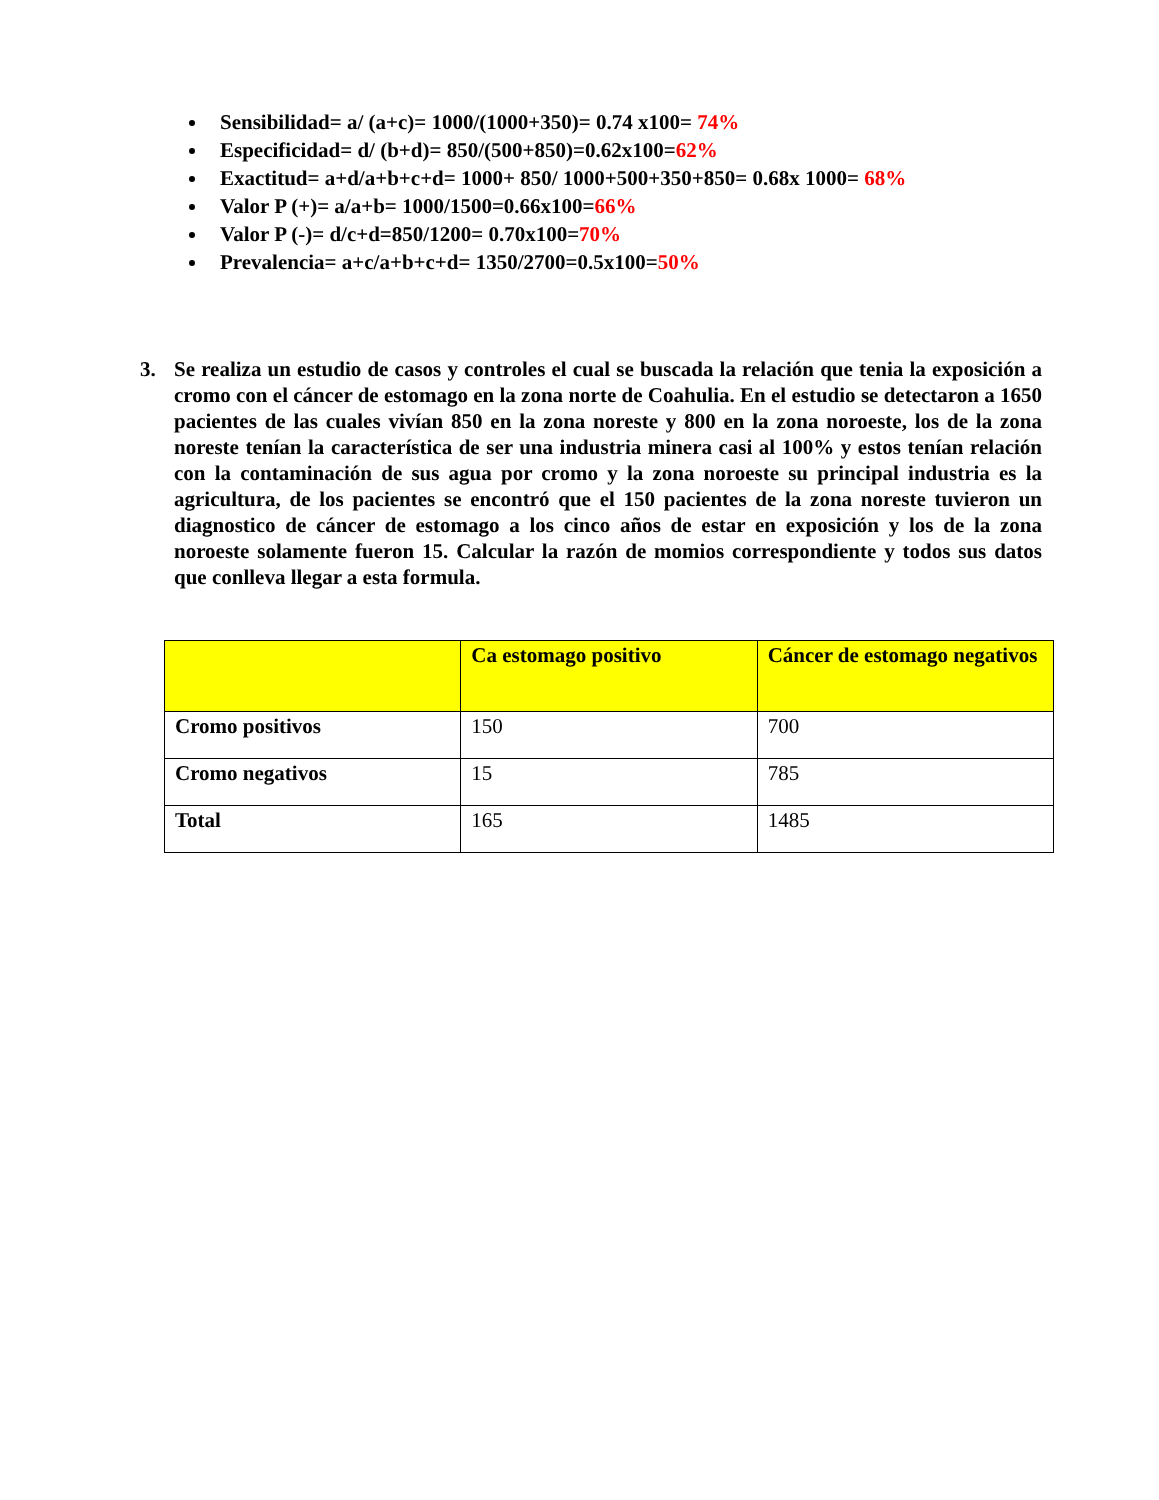Sensibilidad= a/ (a+c)= 1000/(1000+350)= 0.74 x100= 74%
Especificidad= d/ (b+d)= 850/(500+850)=0.62x100=62%
Exactitud= a+d/a+b+c+d= 1000+ 850/ 1000+500+350+850= 0.68x 1000= 68%
Valor P (+)= a/a+b= 1000/1500=0.66x100=66%
Valor P (-)= d/c+d=850/1200= 0.70x100=70%
Prevalencia= a+c/a+b+c+d= 1350/2700=0.5x100=50%
3. Se realiza un estudio de casos y controles el cual se buscada la relación que tenia la exposición a cromo con el cáncer de estomago en la zona norte de Coahulia. En el estudio se detectaron a 1650 pacientes de las cuales vivían 850 en la zona noreste y 800 en la zona noroeste, los de la zona noreste tenían la característica de ser una industria minera casi al 100% y estos tenían relación con la contaminación de sus agua por cromo y la zona noroeste su principal industria es la agricultura, de los pacientes se encontró que el 150 pacientes de la zona noreste tuvieron un diagnostico de cáncer de estomago a los cinco años de estar en exposición y los de la zona noroeste solamente fueron 15. Calcular la razón de momios correspondiente y todos sus datos que conlleva llegar a esta formula.
| | Ca estomago positivo | Cáncer de estomago negativos |
| --- | --- | --- |
| Cromo positivos | 150 | 700 |
| Cromo negativos | 15 | 785 |
| Total | 165 | 1485 |